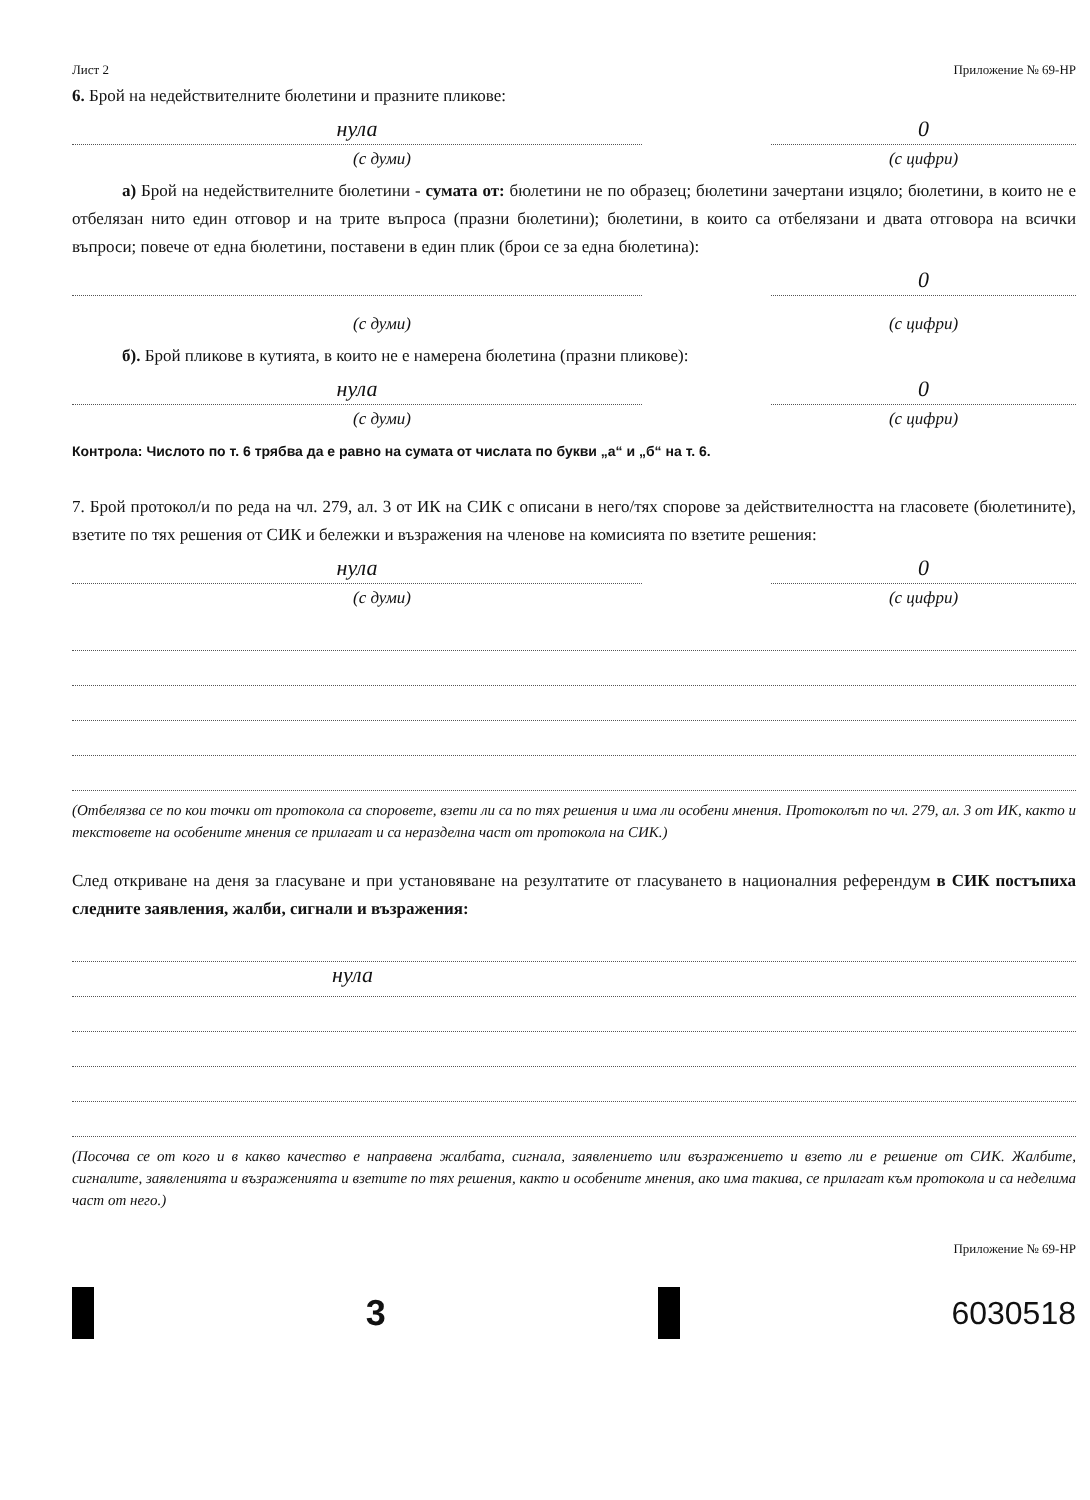Лист 2 Приложение № 69-НР
6. Брой на недействителните бюлетини и празните пликове:
нула 0
(с думи) (с цифри)
а) Брой на недействителните бюлетини - сумата от: бюлетини не по образец; бюлетини зачертани изцяло; бюлетини, в които не е отбелязан нито един отговор и на трите въпроса (празни бюлетини); бюлетини, в които са отбелязани и двата отговора на всички въпроси; повече от една бюлетини, поставени в един плик (брои се за една бюлетина):
0
(с думи) (с цифри)
б). Брой пликове в кутията, в които не е намерена бюлетина (празни пликове):
нула 0
(с думи) (с цифри)
Контрола: Числото по т. 6 трябва да е равно на сумата от числата по букви „а“ и „б“ на т. 6.
7. Брой протокол/и по реда на чл. 279, ал. 3 от ИК на СИК с описани в него/тях спорове за действителността на гласовете (бюлетините), взетите по тях решения от СИК и бележки и възражения на членове на комисията по взетите решения:
нула 0
(с думи) (с цифри)
(Отбелязва се по кои точки от протокола са споровете, взети ли са по тях решения и има ли особени мнения. Протоколът по чл. 279, ал. 3 от ИК, както и текстовете на особените мнения се прилагат и са неразделна част от протокола на СИК.)
След откриване на деня за гласуване и при установяване на резултатите от гласуването в националния референдум в СИК постъпиха следните заявления, жалби, сигнали и възражения:
нула
(Посочва се от кого и в какво качество е направена жалбата, сигнала, заявлението или възражението и взето ли е решение от СИК. Жалбите, сигналите, заявленията и възраженията и взетите по тях решения, както и особените мнения, ако има такива, се прилагат към протокола и са неделима част от него.)
Приложение № 69-НР
3 6030518